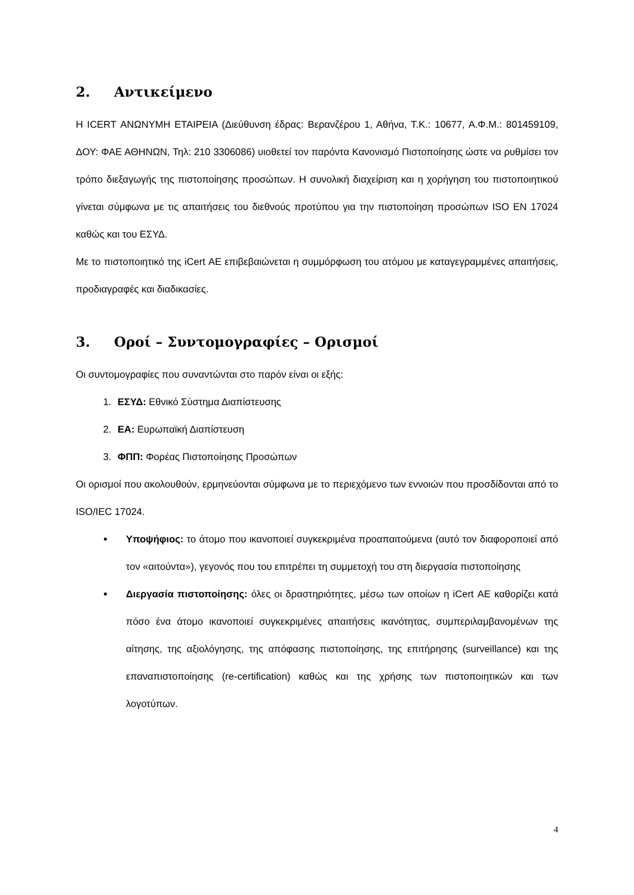2. Αντικείμενο
Η ICERT ΑΝΩΝΥΜΗ ΕΤΑΙΡΕΙΑ (Διεύθυνση έδρας: Βερανζέρου 1, Αθήνα, Τ.Κ.: 10677, Α.Φ.Μ.: 801459109, ΔΟΥ: ΦΑΕ ΑΘΗΝΩΝ, Τηλ: 210 3306086) υιοθετεί τον παρόντα Κανονισμό Πιστοποίησης ώστε να ρυθμίσει τον τρόπο διεξαγωγής της πιστοποίησης προσώπων. Η συνολική διαχείριση και η χορήγηση του πιστοποιητικού γίνεται σύμφωνα με τις απαιτήσεις του διεθνούς προτύπου για την πιστοποίηση προσώπων ISO EN 17024 καθώς και του ΕΣΥΔ.
Με το πιστοποιητικό της iCert ΑΕ επιβεβαιώνεται η συμμόρφωση του ατόμου με καταγεγραμμένες απαιτήσεις, προδιαγραφές και διαδικασίες.
3. Οροί – Συντομογραφίες – Ορισμοί
Οι συντομογραφίες που συναντώνται στο παρόν είναι οι εξής:
1. ΕΣΥΔ: Εθνικό Σύστημα Διαπίστευσης
2. ΕΑ: Ευρωπαϊκή Διαπίστευση
3. ΦΠΠ: Φορέας Πιστοποίησης Προσώπων
Οι ορισμοί που ακολουθούν, ερμηνεύονται σύμφωνα με το περιεχόμενο των εννοιών που προσδίδονται από το ISO/IEC 17024.
Υποψήφιος: το άτομο που ικανοποιεί συγκεκριμένα προαπαιτούμενα (αυτό τον διαφοροποιεί από τον «αιτούντα»), γεγονός που του επιτρέπει τη συμμετοχή του στη διεργασία πιστοποίησης
Διεργασία πιστοποίησης: όλες οι δραστηριότητες, μέσω των οποίων η iCert ΑΕ καθορίζει κατά πόσο ένα άτομο ικανοποιεί συγκεκριμένες απαιτήσεις ικανότητας, συμπεριλαμβανομένων της αίτησης, της αξιολόγησης, της απόφασης πιστοποίησης, της επιτήρησης (surveillance) και της επαναπιστοποίησης (re-certification) καθώς και της χρήσης των πιστοποιητικών και των λογοτύπων.
4